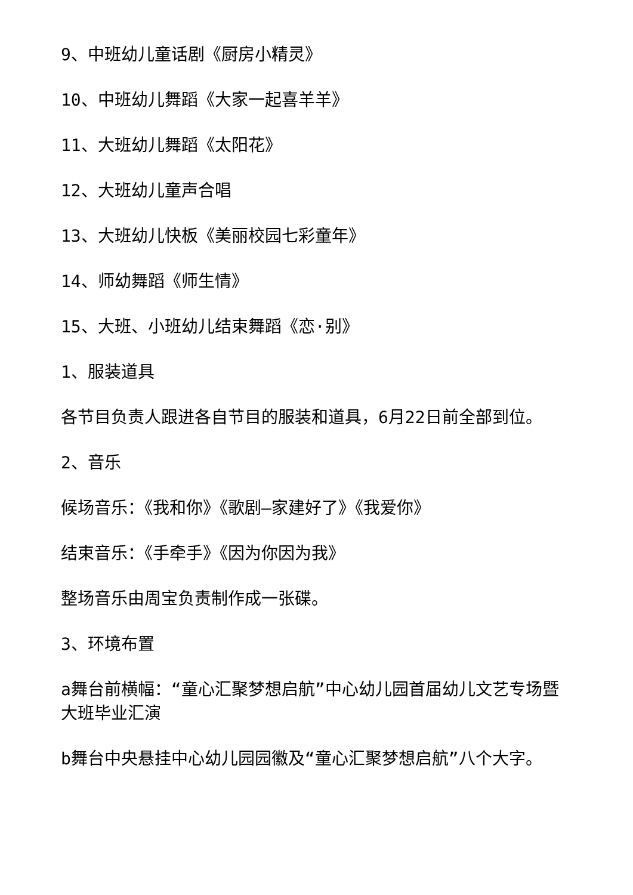9、中班幼儿童话剧《厨房小精灵》
10、中班幼儿舞蹈《大家一起喜羊羊》
11、大班幼儿舞蹈《太阳花》
12、大班幼儿童声合唱
13、大班幼儿快板《美丽校园七彩童年》
14、师幼舞蹈《师生情》
15、大班、小班幼儿结束舞蹈《恋·别》
1、服装道具
各节目负责人跟进各自节目的服装和道具，6月22日前全部到位。
2、音乐
候场音乐：《我和你》《歌剧—家建好了》《我爱你》
结束音乐：《手牵手》《因为你因为我》
整场音乐由周宝负责制作成一张碟。
3、环境布置
a舞台前横幅：“童心汇聚梦想启航”中心幼儿园首届幼儿文艺专场暨大班毕业汇演
b舞台中央悬挂中心幼儿园园徽及“童心汇聚梦想启航”八个大字。